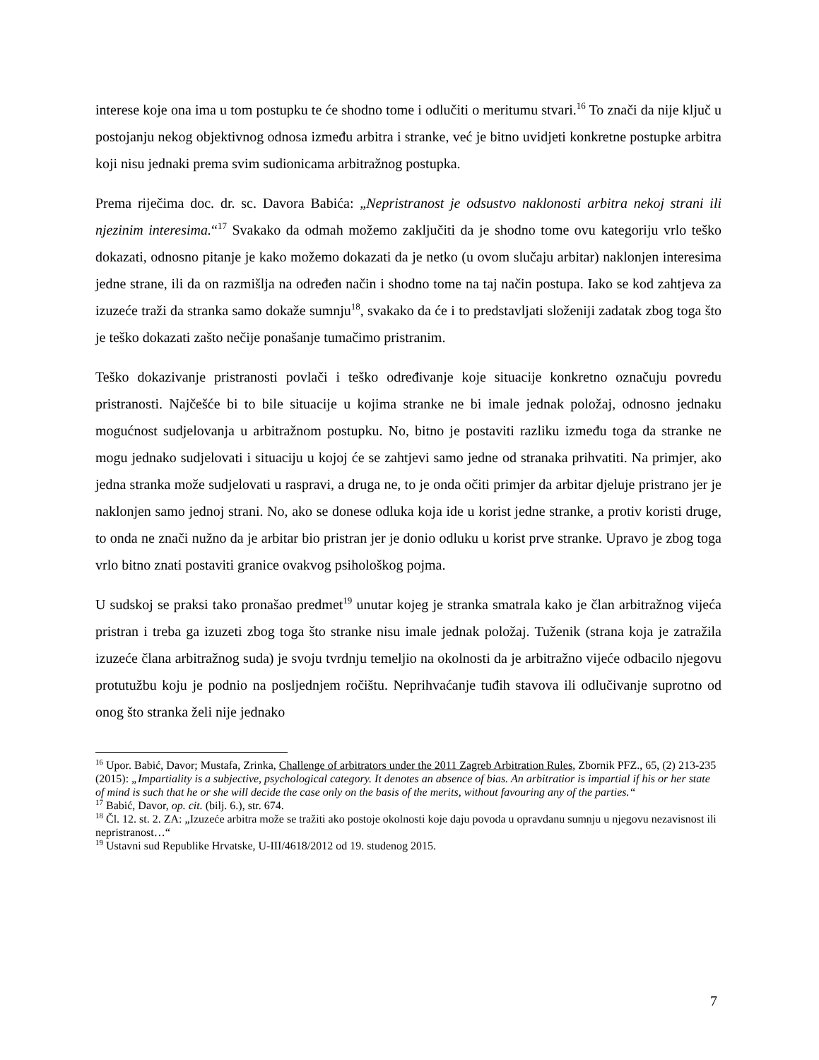interese koje ona ima u tom postupku te će shodno tome i odlučiti o meritumu stvari.<sup>16</sup> To znači da nije ključ u postojanju nekog objektivnog odnosa između arbitra i stranke, već je bitno uvidjeti konkretne postupke arbitra koji nisu jednaki prema svim sudionicama arbitražnog postupka.
Prema riječima doc. dr. sc. Davora Babića: „Nepristranost je odsustvo naklonosti arbitra nekoj strani ili njezinim interesima.“<sup>17</sup> Svakako da odmah možemo zaključiti da je shodno tome ovu kategoriju vrlo teško dokazati, odnosno pitanje je kako možemo dokazati da je netko (u ovom slučaju arbitar) naklonjen interesima jedne strane, ili da on razmišlja na određen način i shodno tome na taj način postupa. Iako se kod zahtjeva za izuzeće traži da stranka samo dokaže sumnju<sup>18</sup>, svakako da će i to predstavljati složeniji zadatak zbog toga što je teško dokazati zašto nečije ponašanje tumačimo pristranim.
Teško dokazivanje pristranosti povlači i teško određivanje koje situacije konkretno označuju povredu pristranosti. Najčešće bi to bile situacije u kojima stranke ne bi imale jednak položaj, odnosno jednaku mogućnost sudjelovanja u arbitražnom postupku. No, bitno je postaviti razliku između toga da stranke ne mogu jednako sudjelovati i situaciju u kojoj će se zahtjevi samo jedne od stranaka prihvatiti. Na primjer, ako jedna stranka može sudjelovati u raspravi, a druga ne, to je onda očiti primjer da arbitar djeluje pristrano jer je naklonjen samo jednoj strani. No, ako se donese odluka koja ide u korist jedne stranke, a protiv koristi druge, to onda ne znači nužno da je arbitar bio pristran jer je donio odluku u korist prve stranke. Upravo je zbog toga vrlo bitno znati postaviti granice ovakvog psihološkog pojma.
U sudskoj se praksi tako pronašao predmet<sup>19</sup> unutar kojeg je stranka smatrala kako je član arbitražnog vijeća pristran i treba ga izuzeti zbog toga što stranke nisu imale jednak položaj. Tuženik (strana koja je zatražila izuzeće člana arbitražnog suda) je svoju tvrdnju temeljio na okolnosti da je arbitražno vijeće odbacilo njegovu protutužbu koju je podnio na posljednjem ročištu. Neprihvaćanje tuđih stavova ili odlučivanje suprotno od onog što stranka želi nije jednako
<sup>16</sup> Upor. Babić, Davor; Mustafa, Zrinka, Challenge of arbitrators under the 2011 Zagreb Arbitration Rules, Zbornik PFZ., 65, (2) 213-235 (2015): „Impartiality is a subjective, psychological category. It denotes an absence of bias. An arbitratior is impartial if his or her state of mind is such that he or she will decide the case only on the basis of the merits, without favouring any of the parties.“
<sup>17</sup> Babić, Davor, op. cit. (bilj. 6.), str. 674.
<sup>18</sup> Čl. 12. st. 2. ZA: „Izuzeće arbitra može se tražiti ako postoje okolnosti koje daju povoda u opravdanu sumnju u njegovu nezavisnost ili nepristranost…“
<sup>19</sup> Ustavni sud Republike Hrvatske, U-III/4618/2012 od 19. studenog 2015.
7